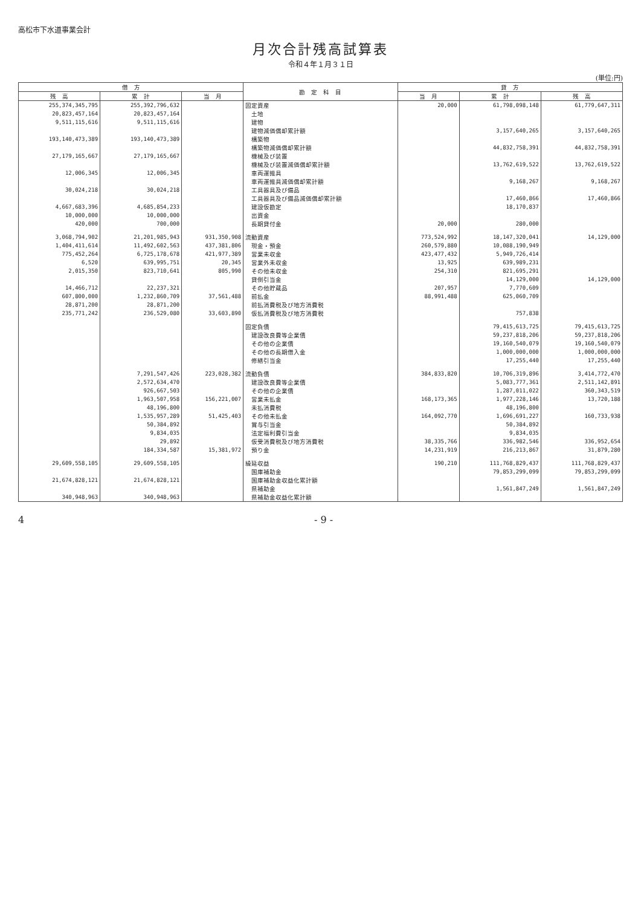高松市下水道事業会計
月次合計残高試算表
令和４年１月３１日
(単位:円)
| 借 方 | | | 勘 定 科 目 | 貸 方 | | |
| --- | --- | --- | --- | --- | --- | --- |
| 残 高 | 累 計 | 当 月 | | 当 月 | 累 計 | 残 高 |
| 255,374,345,795 | 255,392,796,632 | | 固定資産 | 20,000 | 61,798,098,148 | 61,779,647,311 |
| 20,823,457,164 | 20,823,457,164 | | 土地 | | | |
| 9,511,115,616 | 9,511,115,616 | | 建物 | | | |
| | | | 建物減価償却累計額 | | 3,157,640,265 | 3,157,640,265 |
| 193,140,473,389 | 193,140,473,389 | | 構築物 | | | |
| | | | 構築物減価償却累計額 | | 44,832,758,391 | 44,832,758,391 |
| 27,179,165,667 | 27,179,165,667 | | 機械及び装置 | | | |
| | | | 機械及び装置減価償却累計額 | | 13,762,619,522 | 13,762,619,522 |
| 12,006,345 | 12,006,345 | | 車両運搬具 | | | |
| | | | 車両運搬具減価償却累計額 | | 9,168,267 | 9,168,267 |
| 30,024,218 | 30,024,218 | | 工具器具及び備品 | | | |
| | | | 工具器具及び備品減価償却累計額 | | 17,460,866 | 17,460,866 |
| 4,667,683,396 | 4,685,854,233 | | 建設仮勘定 | | 18,170,837 | |
| 10,000,000 | 10,000,000 | | 出資金 | | | |
| 420,000 | 700,000 | | 長期貸付金 | 20,000 | 280,000 | |
| 3,068,794,902 | 21,201,985,943 | 931,350,908 | 流動資産 | 773,524,992 | 18,147,320,041 | 14,129,000 |
| 1,404,411,614 | 11,492,602,563 | 437,381,806 | 現金・預金 | 260,579,880 | 10,088,190,949 | |
| 775,452,264 | 6,725,178,678 | 421,977,389 | 営業未収金 | 423,477,432 | 5,949,726,414 | |
| 6,520 | 639,995,751 | 20,345 | 営業外未収金 | 13,925 | 639,989,231 | |
| 2,015,350 | 823,710,641 | 805,990 | その他未収金 | 254,310 | 821,695,291 | |
| | | | 貸倒引当金 | | 14,129,000 | 14,129,000 |
| 14,466,712 | 22,237,321 | | その他貯蔵品 | 207,957 | 7,770,609 | |
| 607,800,000 | 1,232,860,709 | 37,561,488 | 前払金 | 88,991,488 | 625,060,709 | |
| 28,871,200 | 28,871,200 | | 前払消費税及び地方消費税 | | | |
| 235,771,242 | 236,529,080 | 33,603,890 | 仮払消費税及び地方消費税 | | 757,838 | |
| | | | 固定負債 | | 79,415,613,725 | 79,415,613,725 |
| | | | 建設改良費等企業債 | | 59,237,818,206 | 59,237,818,206 |
| | | | その他の企業債 | | 19,160,540,079 | 19,160,540,079 |
| | | | その他の長期借入金 | | 1,000,000,000 | 1,000,000,000 |
| | | | 修繕引当金 | | 17,255,440 | 17,255,440 |
| | 7,291,547,426 | 223,028,382 | 流動負債 | 384,833,820 | 10,706,319,896 | 3,414,772,470 |
| | 2,572,634,470 | | 建設改良費等企業債 | | 5,083,777,361 | 2,511,142,891 |
| | 926,667,503 | | その他の企業債 | | 1,287,011,022 | 360,343,519 |
| | 1,963,507,958 | 156,221,007 | 営業未払金 | 168,173,365 | 1,977,228,146 | 13,720,188 |
| | 48,196,800 | | 未払消費税 | | 48,196,800 | |
| | 1,535,957,289 | 51,425,403 | その他未払金 | 164,092,770 | 1,696,691,227 | 160,733,938 |
| | 50,384,892 | | 賞与引当金 | | 50,384,892 | |
| | 9,834,035 | | 法定福利費引当金 | | 9,834,035 | |
| | 29,892 | | 仮受消費税及び地方消費税 | 38,335,766 | 336,982,546 | 336,952,654 |
| | 184,334,587 | 15,381,972 | 預り金 | 14,231,919 | 216,213,867 | 31,879,280 |
| 29,609,558,105 | 29,609,558,105 | | 繰延収益 | 190,210 | 111,768,829,437 | 111,768,829,437 |
| | | | 国庫補助金 | | 79,853,299,099 | 79,853,299,099 |
| 21,674,828,121 | 21,674,828,121 | | 国庫補助金収益化累計額 | | | |
| | | | 県補助金 | | 1,561,847,249 | 1,561,847,249 |
| 340,948,963 | 340,948,963 | | 県補助金収益化累計額 | | | |
4 - 9 -